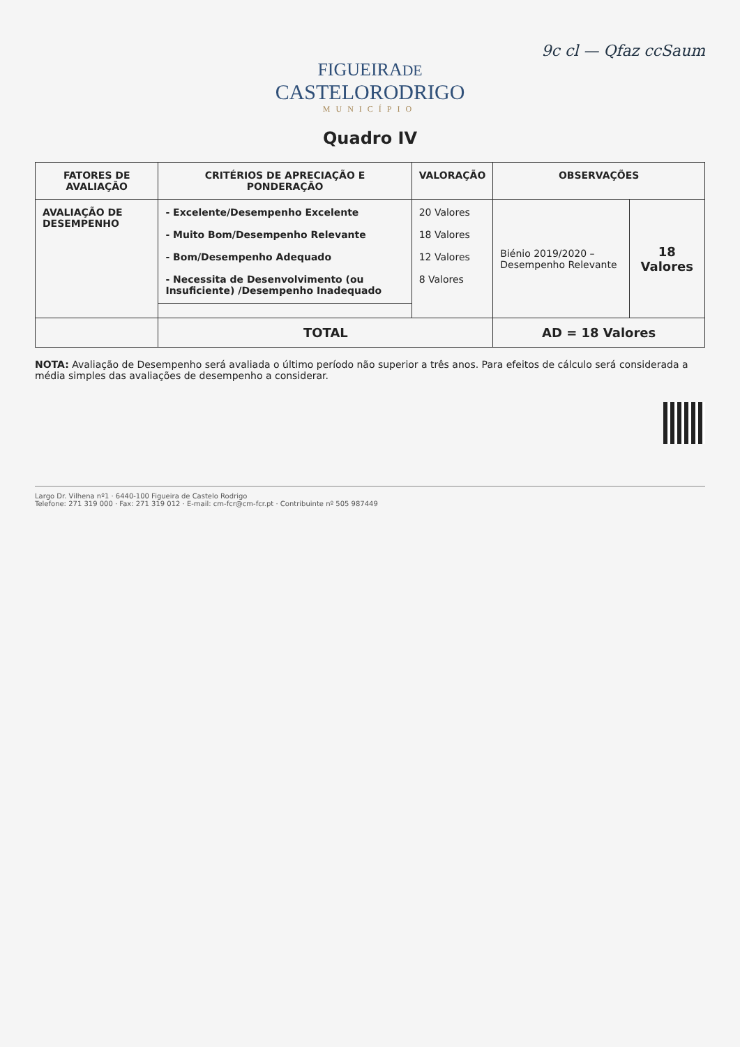9c cl — Qfaz ccSaum
FIGUEIRADE
CASTELORODRIGO
MUNICÍPIO
Quadro IV
| FATORES DE AVALIAÇÃO | CRITÉRIOS DE APRECIAÇÃO E PONDERAÇÃO | VALORAÇÃO | OBSERVAÇÕES | |
| --- | --- | --- | --- | --- |
| AVALIAÇÃO DE DESEMPENHO | - Excelente/Desempenho Excelente - Muito Bom/Desempenho Relevante - Bom/Desempenho Adequado - Necessita de Desenvolvimento (ou Insuficiente) /Desempenho Inadequado | 20 Valores 18 Valores 12 Valores 8 Valores | Biénio 2019/2020 – Desempenho Relevante | 18 Valores |
| | TOTAL | | AD = 18 Valores | |
NOTA: Avaliação de Desempenho será avaliada o último período não superior a três anos. Para efeitos de cálculo será considerada a média simples das avaliações de desempenho a considerar.
Largo Dr. Vilhena nº1 · 6440-100 Figueira de Castelo Rodrigo
Telefone: 271 319 000 · Fax: 271 319 012 · E-mail: cm-fcr@cm-fcr.pt · Contribuinte nº 505 987449